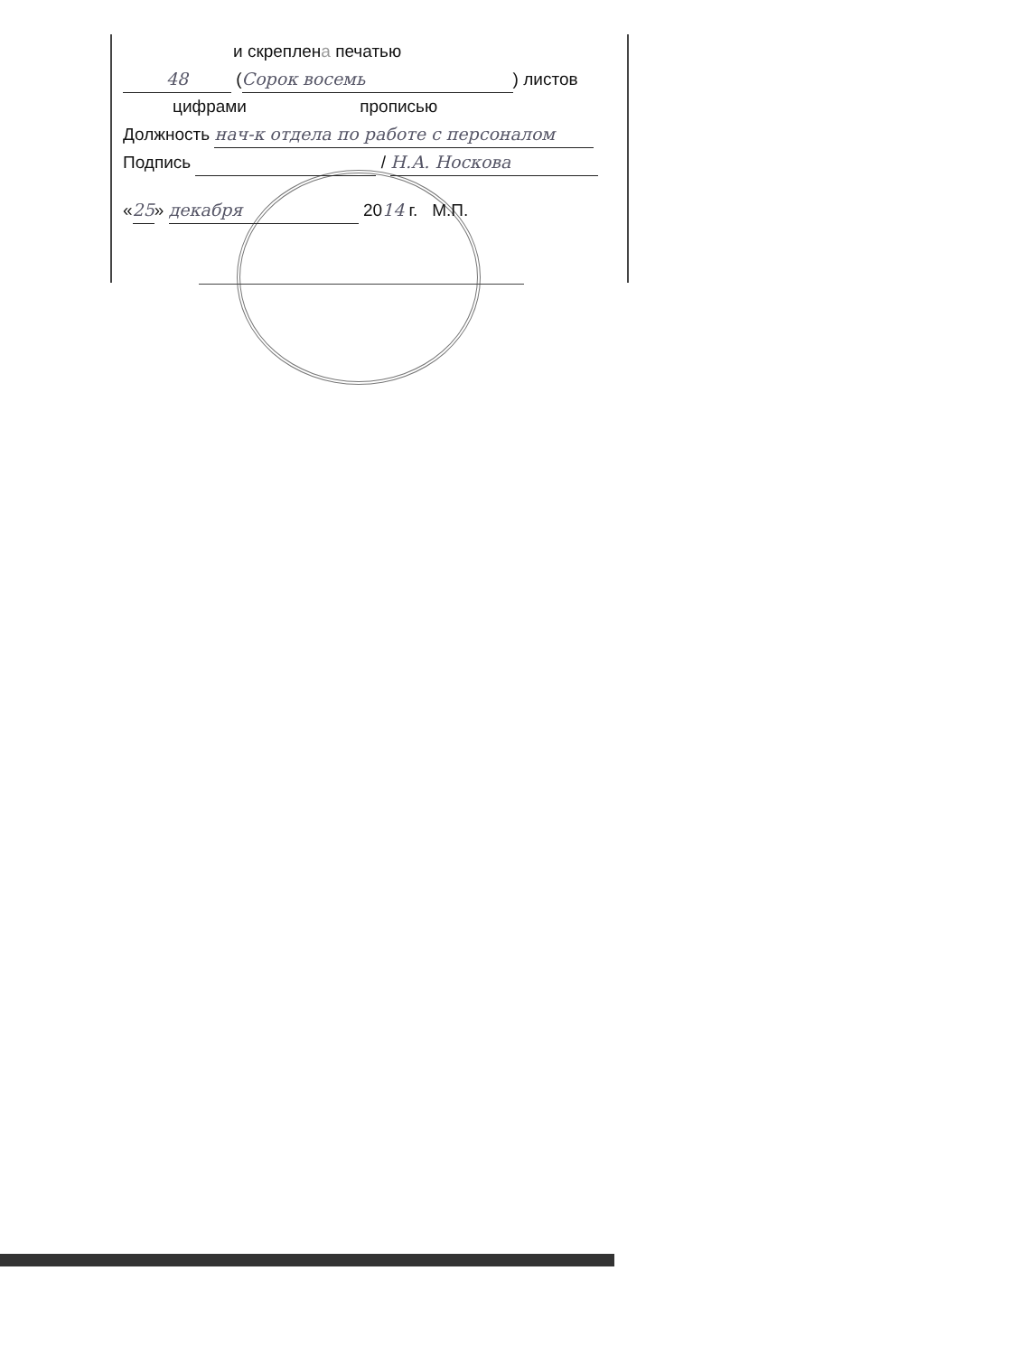и скреплена печатью
48 (Сорок восемь) листов
цифрами прописью
Должность нач-к отдела по работе с персоналом
Подпись / Н.А. Носкова
«25» декабря 2014 г. М.П.